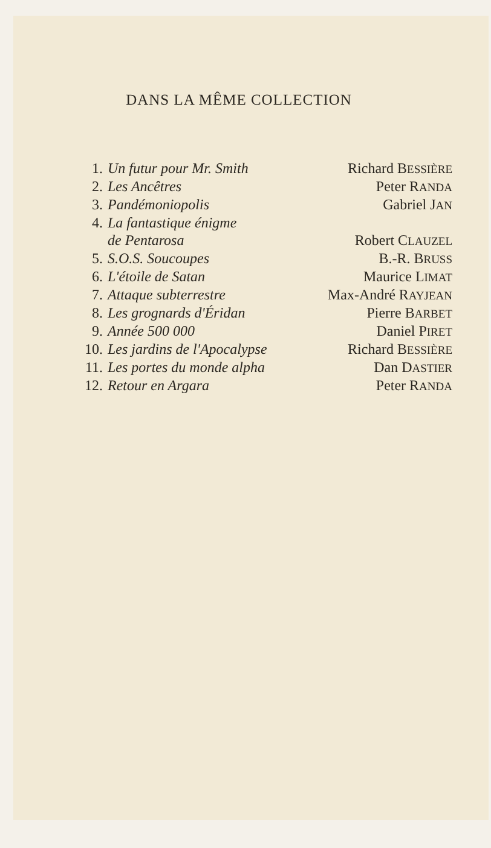DANS LA MÊME COLLECTION
| 1. | Un futur pour Mr. Smith | Richard B ESSIÈRE |
| 2. | Les Ancêtres | Peter R ANDA |
| 3. | Pandémoniopolis | Gabriel J AN |
| 4. | La fantastique énigme de Pentarosa | Robert C LAUZEL |
| 5. | S.O.S. Soucoupes | B.-R. B RUSS |
| 6. | L'étoile de Satan | Maurice L IMAT |
| 7. | Attaque subterrestre | Max-André R AYJEAN |
| 8. | Les grognards d'Éridan | Pierre B ARBET |
| 9. | Année 500 000 | Daniel P IRET |
| 10. | Les jardins de l'Apocalypse | Richard B ESSIÈRE |
| 11. | Les portes du monde alpha | Dan D ASTIER |
| 12. | Retour en Argara | Peter R ANDA |